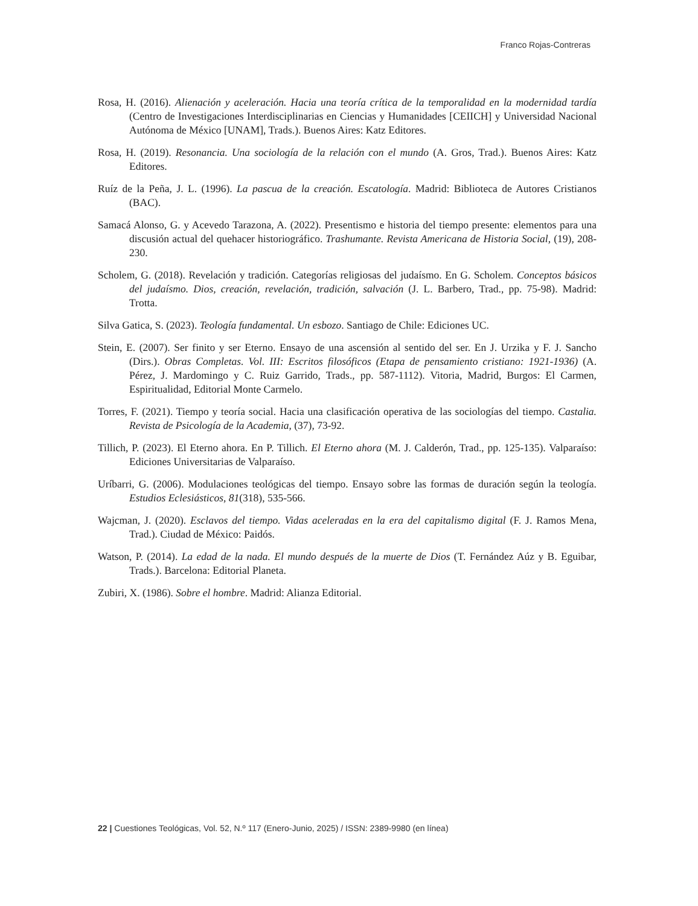Franco Rojas-Contreras
Rosa, H. (2016). Alienación y aceleración. Hacia una teoría crítica de la temporalidad en la modernidad tardía (Centro de Investigaciones Interdisciplinarias en Ciencias y Humanidades [CEIICH] y Universidad Nacional Autónoma de México [UNAM], Trads.). Buenos Aires: Katz Editores.
Rosa, H. (2019). Resonancia. Una sociología de la relación con el mundo (A. Gros, Trad.). Buenos Aires: Katz Editores.
Ruíz de la Peña, J. L. (1996). La pascua de la creación. Escatología. Madrid: Biblioteca de Autores Cristianos (BAC).
Samacá Alonso, G. y Acevedo Tarazona, A. (2022). Presentismo e historia del tiempo presente: elementos para una discusión actual del quehacer historiográfico. Trashumante. Revista Americana de Historia Social, (19), 208-230.
Scholem, G. (2018). Revelación y tradición. Categorías religiosas del judaísmo. En G. Scholem. Conceptos básicos del judaísmo. Dios, creación, revelación, tradición, salvación (J. L. Barbero, Trad., pp. 75-98). Madrid: Trotta.
Silva Gatica, S. (2023). Teología fundamental. Un esbozo. Santiago de Chile: Ediciones UC.
Stein, E. (2007). Ser finito y ser Eterno. Ensayo de una ascensión al sentido del ser. En J. Urzika y F. J. Sancho (Dirs.). Obras Completas. Vol. III: Escritos filosóficos (Etapa de pensamiento cristiano: 1921-1936) (A. Pérez, J. Mardomingo y C. Ruiz Garrido, Trads., pp. 587-1112). Vitoria, Madrid, Burgos: El Carmen, Espiritualidad, Editorial Monte Carmelo.
Torres, F. (2021). Tiempo y teoría social. Hacia una clasificación operativa de las sociologías del tiempo. Castalia. Revista de Psicología de la Academia, (37), 73-92.
Tillich, P. (2023). El Eterno ahora. En P. Tillich. El Eterno ahora (M. J. Calderón, Trad., pp. 125-135). Valparaíso: Ediciones Universitarias de Valparaíso.
Uríbarri, G. (2006). Modulaciones teológicas del tiempo. Ensayo sobre las formas de duración según la teología. Estudios Eclesiásticos, 81(318), 535-566.
Wajcman, J. (2020). Esclavos del tiempo. Vidas aceleradas en la era del capitalismo digital (F. J. Ramos Mena, Trad.). Ciudad de México: Paidós.
Watson, P. (2014). La edad de la nada. El mundo después de la muerte de Dios (T. Fernández Aúz y B. Eguibar, Trads.). Barcelona: Editorial Planeta.
Zubiri, X. (1986). Sobre el hombre. Madrid: Alianza Editorial.
22 | Cuestiones Teológicas, Vol. 52, N.º 117 (Enero-Junio, 2025) / ISSN: 2389-9980 (en línea)